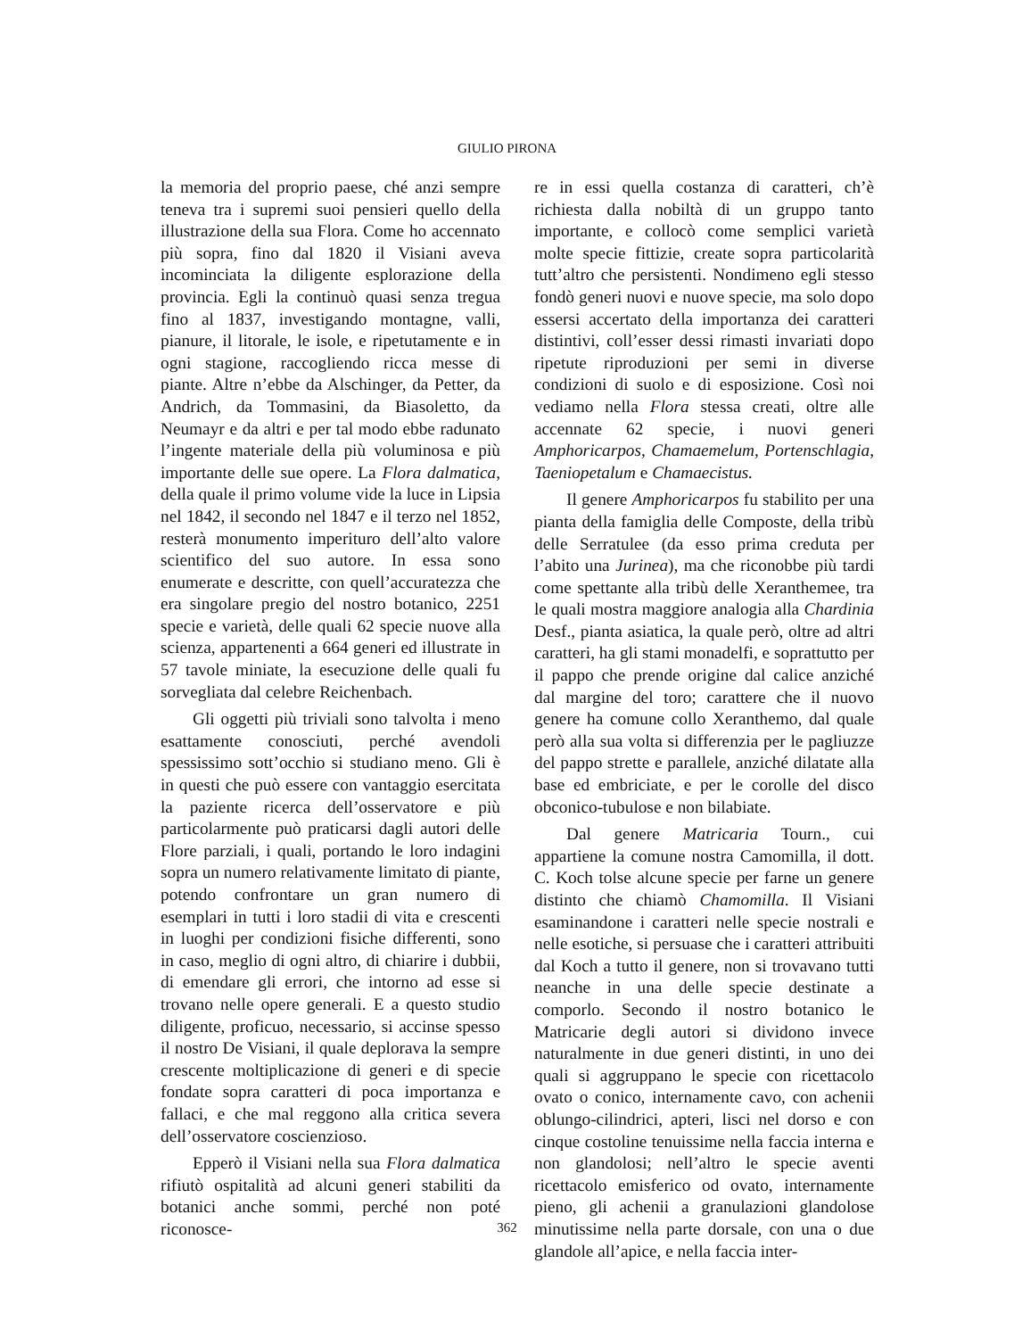GIULIO PIRONA
la memoria del proprio paese, ché anzi sempre teneva tra i supremi suoi pensieri quello della illustrazione della sua Flora. Come ho accennato più sopra, fino dal 1820 il Visiani aveva incominciata la diligente esplorazione della provincia. Egli la continuò quasi senza tregua fino al 1837, investigando montagne, valli, pianure, il litorale, le isole, e ripetutamente e in ogni stagione, raccogliendo ricca messe di piante. Altre n’ebbe da Alschinger, da Petter, da Andrich, da Tommasini, da Biasoletto, da Neumayr e da altri e per tal modo ebbe radunato l’ingente materiale della più voluminosa e più importante delle sue opere. La Flora dalmatica, della quale il primo volume vide la luce in Lipsia nel 1842, il secondo nel 1847 e il terzo nel 1852, resterà monumento imperituro dell’alto valore scientifico del suo autore. In essa sono enumerate e descritte, con quell’accuratezza che era singolare pregio del nostro botanico, 2251 specie e varietà, delle quali 62 specie nuove alla scienza, appartenenti a 664 generi ed illustrate in 57 tavole miniate, la esecuzione delle quali fu sorvegliata dal celebre Reichenbach.
Gli oggetti più triviali sono talvolta i meno esattamente conosciuti, perché avendoli spessissimo sott’occhio si studiano meno. Gli è in questi che può essere con vantaggio esercitata la paziente ricerca dell’osservatore e più particolarmente può praticarsi dagli autori delle Flore parziali, i quali, portando le loro indagini sopra un numero relativamente limitato di piante, potendo confrontare un gran numero di esemplari in tutti i loro stadii di vita e crescenti in luoghi per condizioni fisiche differenti, sono in caso, meglio di ogni altro, di chiarire i dubbii, di emendare gli errori, che intorno ad esse si trovano nelle opere generali. E a questo studio diligente, proficuo, necessario, si accinse spesso il nostro De Visiani, il quale deplorava la sempre crescente moltiplicazione di generi e di specie fondate sopra caratteri di poca importanza e fallaci, e che mal reggono alla critica severa dell’osservatore coscienzioso.
Epperò il Visiani nella sua Flora dalmatica rifiutò ospitalità ad alcuni generi stabiliti da botanici anche sommi, perché non poté riconosce-
re in essi quella costanza di caratteri, ch’è richiesta dalla nobiltà di un gruppo tanto importante, e collocò come semplici varietà molte specie fittizie, create sopra particolarità tutt’altro che persistenti. Nondimeno egli stesso fondò generi nuovi e nuove specie, ma solo dopo essersi accertato della importanza dei caratteri distintivi, coll’esser dessi rimasti invariati dopo ripetute riproduzioni per semi in diverse condizioni di suolo e di esposizione. Così noi vediamo nella Flora stessa creati, oltre alle accennate 62 specie, i nuovi generi Amphoricarpos, Chamaemelum, Portenschlagia, Taeniopetalum e Chamaecistus.
Il genere Amphoricarpos fu stabilito per una pianta della famiglia delle Composte, della tribù delle Serratulee (da esso prima creduta per l’abito una Jurinea), ma che riconobbe più tardi come spettante alla tribù delle Xeranthemee, tra le quali mostra maggiore analogia alla Chardinia Desf., pianta asiatica, la quale però, oltre ad altri caratteri, ha gli stami monadelfi, e soprattutto per il pappo che prende origine dal calice anziché dal margine del toro; carattere che il nuovo genere ha comune collo Xeranthemo, dal quale però alla sua volta si differenzia per le pagliuzze del pappo strette e parallele, anziché dilatate alla base ed embriciate, e per le corolle del disco obconico-tubulose e non bilabiate.
Dal genere Matricaria Tourn., cui appartiene la comune nostra Camomilla, il dott. C. Koch tolse alcune specie per farne un genere distinto che chiamò Chamomilla. Il Visiani esaminandone i caratteri nelle specie nostrali e nelle esotiche, si persuase che i caratteri attribuiti dal Koch a tutto il genere, non si trovavano tutti neanche in una delle specie destinate a comporlo. Secondo il nostro botanico le Matricarie degli autori si dividono invece naturalmente in due generi distinti, in uno dei quali si aggruppano le specie con ricettacolo ovato o conico, internamente cavo, con achenii oblungo-cilindrici, apteri, lisci nel dorso e con cinque costoline tenuissime nella faccia interna e non glandolosi; nell’altro le specie aventi ricettacolo emisferico od ovato, internamente pieno, gli achenii a granulazioni glandolose minutissime nella parte dorsale, con una o due glandole all’apice, e nella faccia inter-
362